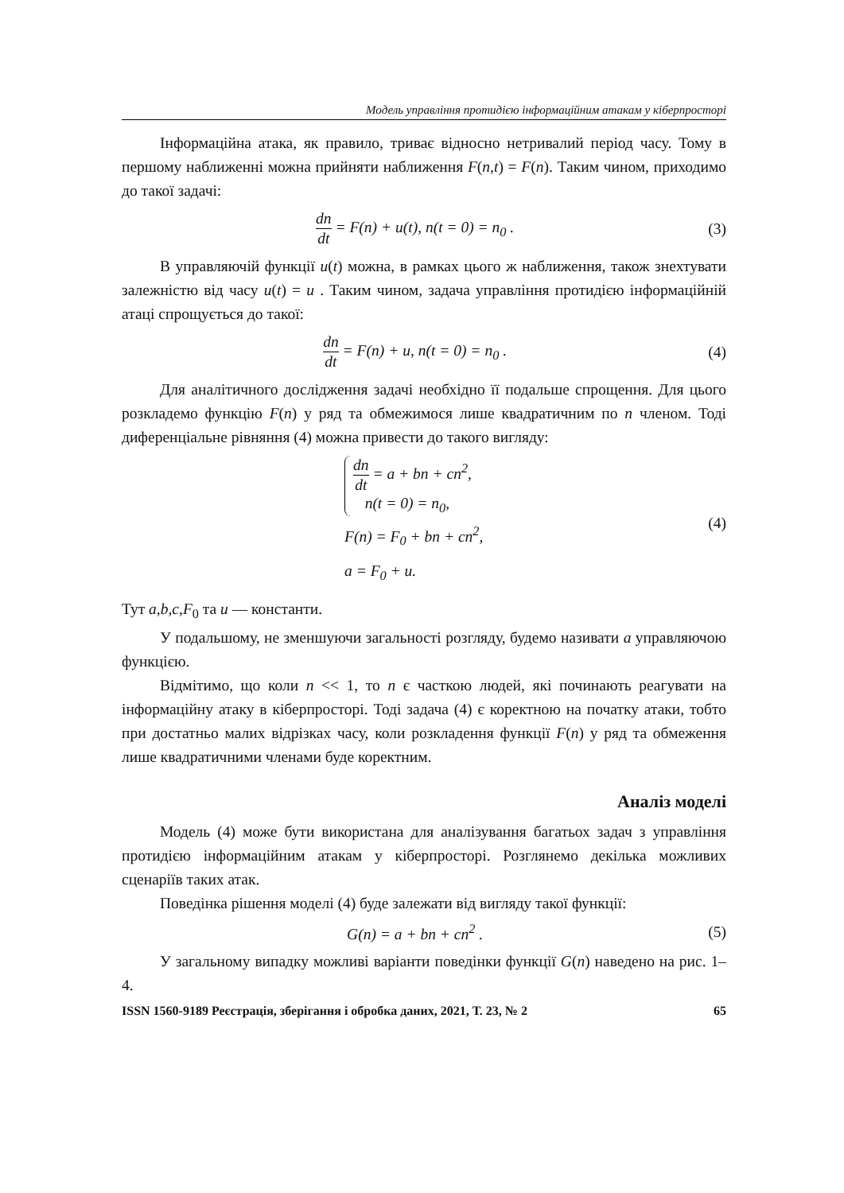Модель управління протидією інформаційним атакам у кіберпросторі
Інформаційна атака, як правило, триває відносно нетривалий період часу. Тому в першому наближенні можна прийняти наближення F(n,t) = F(n). Таким чином, приходимо до такої задачі:
dn dt = F(n) + u(t), n(t = 0) = n<sub>0</sub> .
(3)
В управляючій функції u(t) можна, в рамках цього ж наближення, також знехтувати залежністю від часу u(t) = u . Таким чином, задача управління протидією інформаційній атаці спрощується до такої:
dn dt = F(n) + u, n(t = 0) = n<sub>0</sub> .
(4)
Для аналітичного дослідження задачі необхідно її подальше спрощення. Для цього розкладемо функцію F(n) у ряд та обмежимося лише квадратичним по n членом. Тоді диференціальне рівняння (4) можна привести до такого вигляду:
dn dt = a + bn + cn<sup>2</sup>,
n(t = 0) = n<sub>0</sub>,
F(n) = F<sub>0</sub> + bn + cn<sup>2</sup>,
a = F<sub>0</sub> + u.
(4)
Тут a,b,c,F<sub>0</sub> та u — константи.
У подальшому, не зменшуючи загальності розгляду, будемо називати a управляючою функцією.
Відмітимо, що коли n << 1, то n є часткою людей, які починають реагувати на інформаційну атаку в кіберпросторі. Тоді задача (4) є коректною на початку атаки, тобто при достатньо малих відрізках часу, коли розкладення функції F(n) у ряд та обмеження лише квадратичними членами буде коректним.
Аналіз моделі
Модель (4) може бути використана для аналізування багатьох задач з управління протидією інформаційним атакам у кіберпросторі. Розглянемо декілька можливих сценаріїв таких атак.
Поведінка рішення моделі (4) буде залежати від вигляду такої функції:
G(n) = a + bn + cn<sup>2</sup> . (5)
У загальному випадку можливі варіанти поведінки функції G(n) наведено на рис. 1–4.
ISSN 1560-9189 Реєстрація, зберігання і обробка даних, 2021, Т. 23, № 2 65